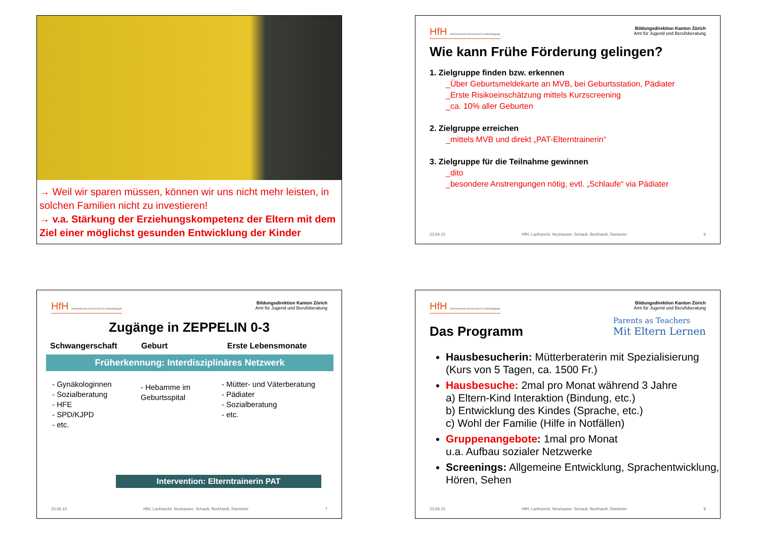→ Weil wir sparen müssen, können wir uns nicht mehr leisten, in solchen Familien nicht zu investieren!
→ v.a. Stärkung der Erziehungskompetenz der Eltern mit dem Ziel einer möglichst gesunden Entwicklung der Kinder
HfH Interkantonale Hochschule für Heilpädagogik
Bildungsdirektion Kanton Zürich
Amt für Jugend und Berufsberatung
Wie kann Frühe Förderung gelingen?
1. Zielgruppe finden bzw. erkennen
_Über Geburtsmeldekarte an MVB, bei Geburtsstation, Pädiater
_Erste Risikoeinschätzung mittels Kurzscreening
_ca. 10% aller Geburten
2. Zielgruppe erreichen
_mittels MVB und direkt „PAT-Elterntrainerin“
3. Zielgruppe für die Teilnahme gewinnen
_dito
_besondere Anstrengungen nötig, evtl. „Schlaufe“ via Pädiater
23.06.15 HfH, Lanfranchi, Neuhauser, Schaub, Burkhardt, Ramseier 6
HfH Interkantonale Hochschule für Heilpädagogik
Bildungsdirektion Kanton Zürich
Amt für Jugend und Berufsberatung
Zugänge in ZEPPELIN 0-3
Schwangerschaft Geburt Erste Lebensmonate
Früherkennung: Interdisziplinäres Netzwerk
- Gynäkologinnen
- Sozialberatung
- HFE
- SPD/KJPD
- etc.
- Hebamme im Geburtsspital
- Mütter- und Väterberatung
- Pädiater
- Sozialberatung
- etc.
Intervention: Elterntrainerin PAT
23.06.15 HfH, Lanfranchi, Neuhauser, Schaub, Burkhardt, Ramseier 7
HfH Interkantonale Hochschule für Heilpädagogik
Bildungsdirektion Kanton Zürich
Amt für Jugend und Berufsberatung
Das Programm
Parents as Teachers
Mit Eltern Lernen
Hausbesucherin: Mütterberaterin mit Spezialisierung (Kurs von 5 Tagen, ca. 1500 Fr.)
Hausbesuche: 2mal pro Monat während 3 Jahre
a) Eltern-Kind Interaktion (Bindung, etc.)
b) Entwicklung des Kindes (Sprache, etc.)
c) Wohl der Familie (Hilfe in Notfällen)
Gruppenangebote: 1mal pro Monat
u.a. Aufbau sozialer Netzwerke
Screenings: Allgemeine Entwicklung, Sprachentwicklung, Hören, Sehen
23.06.15 HfH, Lanfranchi, Neuhauser, Schaub, Burkhardt, Ramseier 8